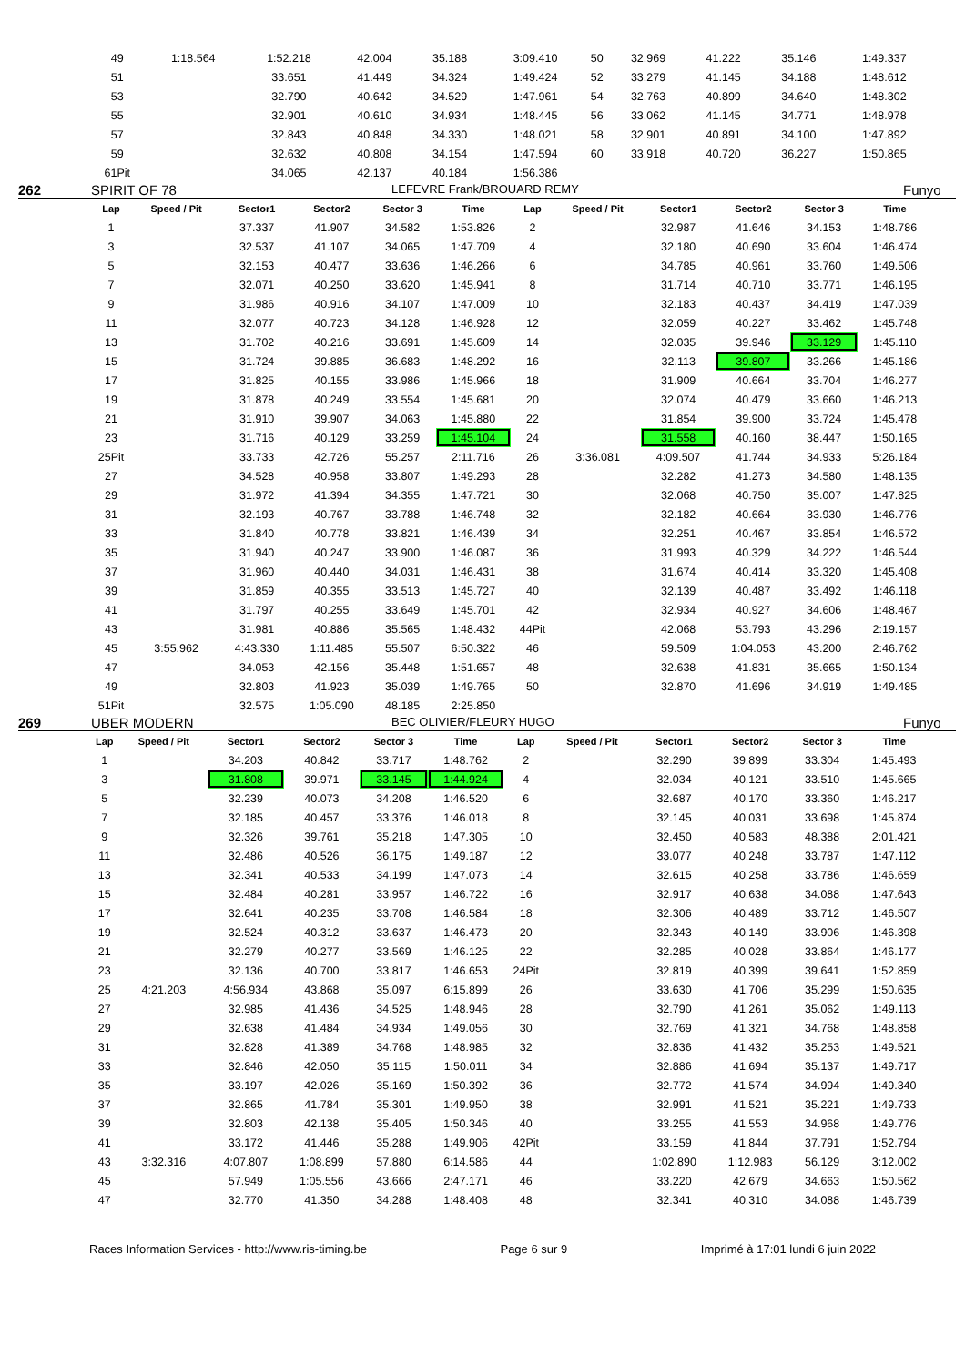| 49 | 1:18.564 | 1:52.218 | 42.004 | 35.188 | 3:09.410 | 50 | | 32.969 | 41.222 | 35.146 | 1:49.337 | |
| 51 | | 33.651 | 41.449 | 34.324 | 1:49.424 | 52 | | 33.279 | 41.145 | 34.188 | 1:48.612 | |
| 53 | | 32.790 | 40.642 | 34.529 | 1:47.961 | 54 | | 32.763 | 40.899 | 34.640 | 1:48.302 | |
| 55 | | 32.901 | 40.610 | 34.934 | 1:48.445 | 56 | | 33.062 | 41.145 | 34.771 | 1:48.978 | |
| 57 | | 32.843 | 40.848 | 34.330 | 1:48.021 | 58 | | 32.901 | 40.891 | 34.100 | 1:47.892 | |
| 59 | | 32.632 | 40.808 | 34.154 | 1:47.594 | 60 | | 33.918 | 40.720 | 36.227 | 1:50.865 | |
| 61Pit | | 34.065 | 42.137 | 40.184 | 1:56.386 | | | | | | | |
262 SPIRIT OF 78 LEFEVRE Frank/BROUARD REMY Funyo
| Lap | Speed / Pit | Sector1 | Sector2 | Sector 3 | Time | Lap | Speed / Pit | Sector1 | Sector2 | Sector 3 | Time | |
| --- | --- | --- | --- | --- | --- | --- | --- | --- | --- | --- | --- | --- |
| 1 | | 37.337 | 41.907 | 34.582 | 1:53.826 | 2 | | 32.987 | 41.646 | 34.153 | 1:48.786 | |
| 3 | | 32.537 | 41.107 | 34.065 | 1:47.709 | 4 | | 32.180 | 40.690 | 33.604 | 1:46.474 | |
| 5 | | 32.153 | 40.477 | 33.636 | 1:46.266 | 6 | | 34.785 | 40.961 | 33.760 | 1:49.506 | |
| 7 | | 32.071 | 40.250 | 33.620 | 1:45.941 | 8 | | 31.714 | 40.710 | 33.771 | 1:46.195 | |
| 9 | | 31.986 | 40.916 | 34.107 | 1:47.009 | 10 | | 32.183 | 40.437 | 34.419 | 1:47.039 | |
| 11 | | 32.077 | 40.723 | 34.128 | 1:46.928 | 12 | | 32.059 | 40.227 | 33.462 | 1:45.748 | |
| 13 | | 31.702 | 40.216 | 33.691 | 1:45.609 | 14 | | 32.035 | 39.946 | 33.129 | 1:45.110 | |
| 15 | | 31.724 | 39.885 | 36.683 | 1:48.292 | 16 | | 32.113 | 39.807 | 33.266 | 1:45.186 | |
| 17 | | 31.825 | 40.155 | 33.986 | 1:45.966 | 18 | | 31.909 | 40.664 | 33.704 | 1:46.277 | |
| 19 | | 31.878 | 40.249 | 33.554 | 1:45.681 | 20 | | 32.074 | 40.479 | 33.660 | 1:46.213 | |
| 21 | | 31.910 | 39.907 | 34.063 | 1:45.880 | 22 | | 31.854 | 39.900 | 33.724 | 1:45.478 | |
| 23 | | 31.716 | 40.129 | 33.259 | 1:45.104 | 24 | | 31.558 | 40.160 | 38.447 | 1:50.165 | |
| 25Pit | | 33.733 | 42.726 | 55.257 | 2:11.716 | 26 | 3:36.081 | 4:09.507 | 41.744 | 34.933 | 5:26.184 | |
| 27 | | 34.528 | 40.958 | 33.807 | 1:49.293 | 28 | | 32.282 | 41.273 | 34.580 | 1:48.135 | |
| 29 | | 31.972 | 41.394 | 34.355 | 1:47.721 | 30 | | 32.068 | 40.750 | 35.007 | 1:47.825 | |
| 31 | | 32.193 | 40.767 | 33.788 | 1:46.748 | 32 | | 32.182 | 40.664 | 33.930 | 1:46.776 | |
| 33 | | 31.840 | 40.778 | 33.821 | 1:46.439 | 34 | | 32.251 | 40.467 | 33.854 | 1:46.572 | |
| 35 | | 31.940 | 40.247 | 33.900 | 1:46.087 | 36 | | 31.993 | 40.329 | 34.222 | 1:46.544 | |
| 37 | | 31.960 | 40.440 | 34.031 | 1:46.431 | 38 | | 31.674 | 40.414 | 33.320 | 1:45.408 | |
| 39 | | 31.859 | 40.355 | 33.513 | 1:45.727 | 40 | | 32.139 | 40.487 | 33.492 | 1:46.118 | |
| 41 | | 31.797 | 40.255 | 33.649 | 1:45.701 | 42 | | 32.934 | 40.927 | 34.606 | 1:48.467 | |
| 43 | | 31.981 | 40.886 | 35.565 | 1:48.432 | 44Pit | | 42.068 | 53.793 | 43.296 | 2:19.157 | |
| 45 | 3:55.962 | 4:43.330 | 1:11.485 | 55.507 | 6:50.322 | 46 | | 59.509 | 1:04.053 | 43.200 | 2:46.762 | |
| 47 | | 34.053 | 42.156 | 35.448 | 1:51.657 | 48 | | 32.638 | 41.831 | 35.665 | 1:50.134 | |
| 49 | | 32.803 | 41.923 | 35.039 | 1:49.765 | 50 | | 32.870 | 41.696 | 34.919 | 1:49.485 | |
| 51Pit | | 32.575 | 1:05.090 | 48.185 | 2:25.850 | | | | | | | |
269 UBER MODERN BEC OLIVIER/FLEURY HUGO Funyo
| Lap | Speed / Pit | Sector1 | Sector2 | Sector 3 | Time | Lap | Speed / Pit | Sector1 | Sector2 | Sector 3 | Time | |
| --- | --- | --- | --- | --- | --- | --- | --- | --- | --- | --- | --- | --- |
| 1 | | 34.203 | 40.842 | 33.717 | 1:48.762 | 2 | | 32.290 | 39.899 | 33.304 | 1:45.493 | |
| 3 | | 31.808 | 39.971 | 33.145 | 1:44.924 | 4 | | 32.034 | 40.121 | 33.510 | 1:45.665 | |
| 5 | | 32.239 | 40.073 | 34.208 | 1:46.520 | 6 | | 32.687 | 40.170 | 33.360 | 1:46.217 | |
| 7 | | 32.185 | 40.457 | 33.376 | 1:46.018 | 8 | | 32.145 | 40.031 | 33.698 | 1:45.874 | |
| 9 | | 32.326 | 39.761 | 35.218 | 1:47.305 | 10 | | 32.450 | 40.583 | 48.388 | 2:01.421 | |
| 11 | | 32.486 | 40.526 | 36.175 | 1:49.187 | 12 | | 33.077 | 40.248 | 33.787 | 1:47.112 | |
| 13 | | 32.341 | 40.533 | 34.199 | 1:47.073 | 14 | | 32.615 | 40.258 | 33.786 | 1:46.659 | |
| 15 | | 32.484 | 40.281 | 33.957 | 1:46.722 | 16 | | 32.917 | 40.638 | 34.088 | 1:47.643 | |
| 17 | | 32.641 | 40.235 | 33.708 | 1:46.584 | 18 | | 32.306 | 40.489 | 33.712 | 1:46.507 | |
| 19 | | 32.524 | 40.312 | 33.637 | 1:46.473 | 20 | | 32.343 | 40.149 | 33.906 | 1:46.398 | |
| 21 | | 32.279 | 40.277 | 33.569 | 1:46.125 | 22 | | 32.285 | 40.028 | 33.864 | 1:46.177 | |
| 23 | | 32.136 | 40.700 | 33.817 | 1:46.653 | 24Pit | | 32.819 | 40.399 | 39.641 | 1:52.859 | |
| 25 | 4:21.203 | 4:56.934 | 43.868 | 35.097 | 6:15.899 | 26 | | 33.630 | 41.706 | 35.299 | 1:50.635 | |
| 27 | | 32.985 | 41.436 | 34.525 | 1:48.946 | 28 | | 32.790 | 41.261 | 35.062 | 1:49.113 | |
| 29 | | 32.638 | 41.484 | 34.934 | 1:49.056 | 30 | | 32.769 | 41.321 | 34.768 | 1:48.858 | |
| 31 | | 32.828 | 41.389 | 34.768 | 1:48.985 | 32 | | 32.836 | 41.432 | 35.253 | 1:49.521 | |
| 33 | | 32.846 | 42.050 | 35.115 | 1:50.011 | 34 | | 32.886 | 41.694 | 35.137 | 1:49.717 | |
| 35 | | 33.197 | 42.026 | 35.169 | 1:50.392 | 36 | | 32.772 | 41.574 | 34.994 | 1:49.340 | |
| 37 | | 32.865 | 41.784 | 35.301 | 1:49.950 | 38 | | 32.991 | 41.521 | 35.221 | 1:49.733 | |
| 39 | | 32.803 | 42.138 | 35.405 | 1:50.346 | 40 | | 33.255 | 41.553 | 34.968 | 1:49.776 | |
| 41 | | 33.172 | 41.446 | 35.288 | 1:49.906 | 42Pit | | 33.159 | 41.844 | 37.791 | 1:52.794 | |
| 43 | 3:32.316 | 4:07.807 | 1:08.899 | 57.880 | 6:14.586 | 44 | | 1:02.890 | 1:12.983 | 56.129 | 3:12.002 | |
| 45 | | 57.949 | 1:05.556 | 43.666 | 2:47.171 | 46 | | 33.220 | 42.679 | 34.663 | 1:50.562 | |
| 47 | | 32.770 | 41.350 | 34.288 | 1:48.408 | 48 | | 32.341 | 40.310 | 34.088 | 1:46.739 | |
Races Information Services - http://www.ris-timing.be Page 6 sur 9 Imprimé à 17:01 lundi 6 juin 2022